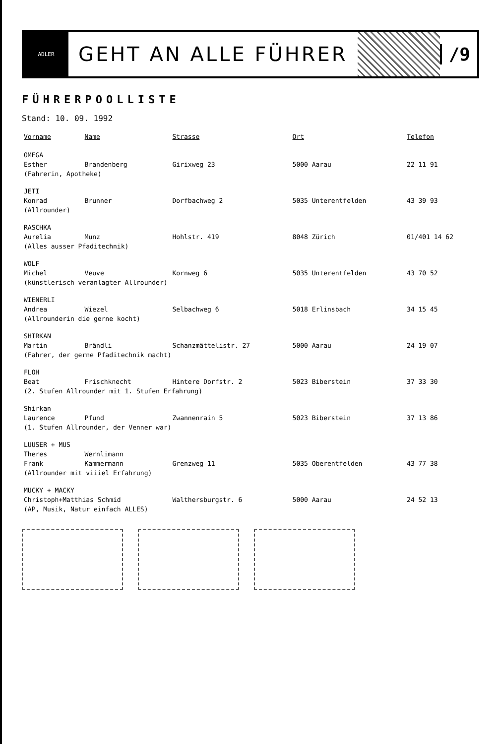ADLER
GEHT AN ALLE FÜHRER /9
FÜHRERPOOLLISTE
Stand: 10. 09. 1992
| Vorname | Name | Strasse | Ort | Telefon |
| --- | --- | --- | --- | --- |
| OMEGA | | | | |
| Esther | Brandenberg | Girixweg 23 | 5000 Aarau | 22 11 91 |
| (Fahrerin, Apotheke) | | | | |
| JETI | | | | |
| Konrad | Brunner | Dorfbachweg 2 | 5035 Unterentfelden | 43 39 93 |
| (Allrounder) | | | | |
| RASCHKA | | | | |
| Aurelia | Munz | Hohlstr. 419 | 8048 Zürich | 01/401 14 62 |
| (Alles ausser Pfaditechnik) | | | | |
| WOLF | | | | |
| Michel | Veuve | Kornweg 6 | 5035 Unterentfelden | 43 70 52 |
| (künstlerisch veranlagter Allrounder) | | | | |
| WIENERLI | | | | |
| Andrea | Wiezel | Selbachweg 6 | 5018 Erlinsbach | 34 15 45 |
| (Allrounderin die gerne kocht) | | | | |
| SHIRKAN | | | | |
| Martin | Brändli | Schanzmättelistr. 27 | 5000 Aarau | 24 19 07 |
| (Fahrer, der gerne Pfaditechnik macht) | | | | |
| FLOH | | | | |
| Beat | Frischknecht | Hintere Dorfstr. 2 | 5023 Biberstein | 37 33 30 |
| (2. Stufen Allrounder mit 1. Stufen Erfahrung) | | | | |
| Shirkan | | | | |
| Laurence | Pfund | Zwannenrain 5 | 5023 Biberstein | 37 13 86 |
| (1. Stufen Allrounder, der Venner war) | | | | |
| LUUSER + MUS | | | | |
| Theres | Wernlimann | | | |
| Frank | Kammermann | Grenzweg 11 | 5035 Oberentfelden | 43 77 38 |
| (Allrounder mit viiiel Erfahrung) | | | | |
| MUCKY + MACKY | | | | |
| Christoph+Matthias Schmid | | Walthersburgstr. 6 | 5000 Aarau | 24 52 13 |
| (AP, Musik, Natur einfach ALLES) | | | | |